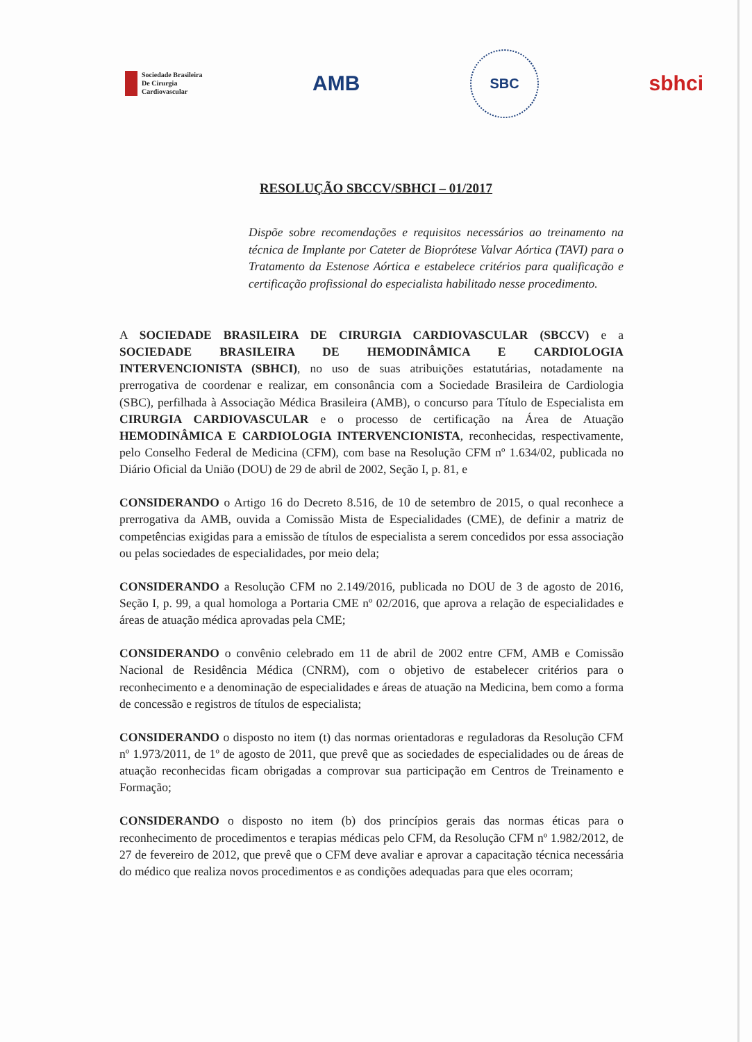Sociedade Brasileira
De Cirurgia
Cardiovascular
AMB
SBC
sbhci
RESOLUÇÃO SBCCV/SBHCI – 01/2017
Dispõe sobre recomendações e requisitos necessários ao treinamento na técnica de Implante por Cateter de Bioprótese Valvar Aórtica (TAVI) para o Tratamento da Estenose Aórtica e estabelece critérios para qualificação e certificação profissional do especialista habilitado nesse procedimento.
A SOCIEDADE BRASILEIRA DE CIRURGIA CARDIOVASCULAR (SBCCV) e a SOCIEDADE BRASILEIRA DE HEMODINÂMICA E CARDIOLOGIA INTERVENCIONISTA (SBHCI), no uso de suas atribuições estatutárias, notadamente na prerrogativa de coordenar e realizar, em consonância com a Sociedade Brasileira de Cardiologia (SBC), perfilhada à Associação Médica Brasileira (AMB), o concurso para Título de Especialista em CIRURGIA CARDIOVASCULAR e o processo de certificação na Área de Atuação HEMODINÂMICA E CARDIOLOGIA INTERVENCIONISTA, reconhecidas, respectivamente, pelo Conselho Federal de Medicina (CFM), com base na Resolução CFM nº 1.634/02, publicada no Diário Oficial da União (DOU) de 29 de abril de 2002, Seção I, p. 81, e
CONSIDERANDO o Artigo 16 do Decreto 8.516, de 10 de setembro de 2015, o qual reconhece a prerrogativa da AMB, ouvida a Comissão Mista de Especialidades (CME), de definir a matriz de competências exigidas para a emissão de títulos de especialista a serem concedidos por essa associação ou pelas sociedades de especialidades, por meio dela;
CONSIDERANDO a Resolução CFM no 2.149/2016, publicada no DOU de 3 de agosto de 2016, Seção I, p. 99, a qual homologa a Portaria CME nº 02/2016, que aprova a relação de especialidades e áreas de atuação médica aprovadas pela CME;
CONSIDERANDO o convênio celebrado em 11 de abril de 2002 entre CFM, AMB e Comissão Nacional de Residência Médica (CNRM), com o objetivo de estabelecer critérios para o reconhecimento e a denominação de especialidades e áreas de atuação na Medicina, bem como a forma de concessão e registros de títulos de especialista;
CONSIDERANDO o disposto no item (t) das normas orientadoras e reguladoras da Resolução CFM nº 1.973/2011, de 1º de agosto de 2011, que prevê que as sociedades de especialidades ou de áreas de atuação reconhecidas ficam obrigadas a comprovar sua participação em Centros de Treinamento e Formação;
CONSIDERANDO o disposto no item (b) dos princípios gerais das normas éticas para o reconhecimento de procedimentos e terapias médicas pelo CFM, da Resolução CFM nº 1.982/2012, de 27 de fevereiro de 2012, que prevê que o CFM deve avaliar e aprovar a capacitação técnica necessária do médico que realiza novos procedimentos e as condições adequadas para que eles ocorram;